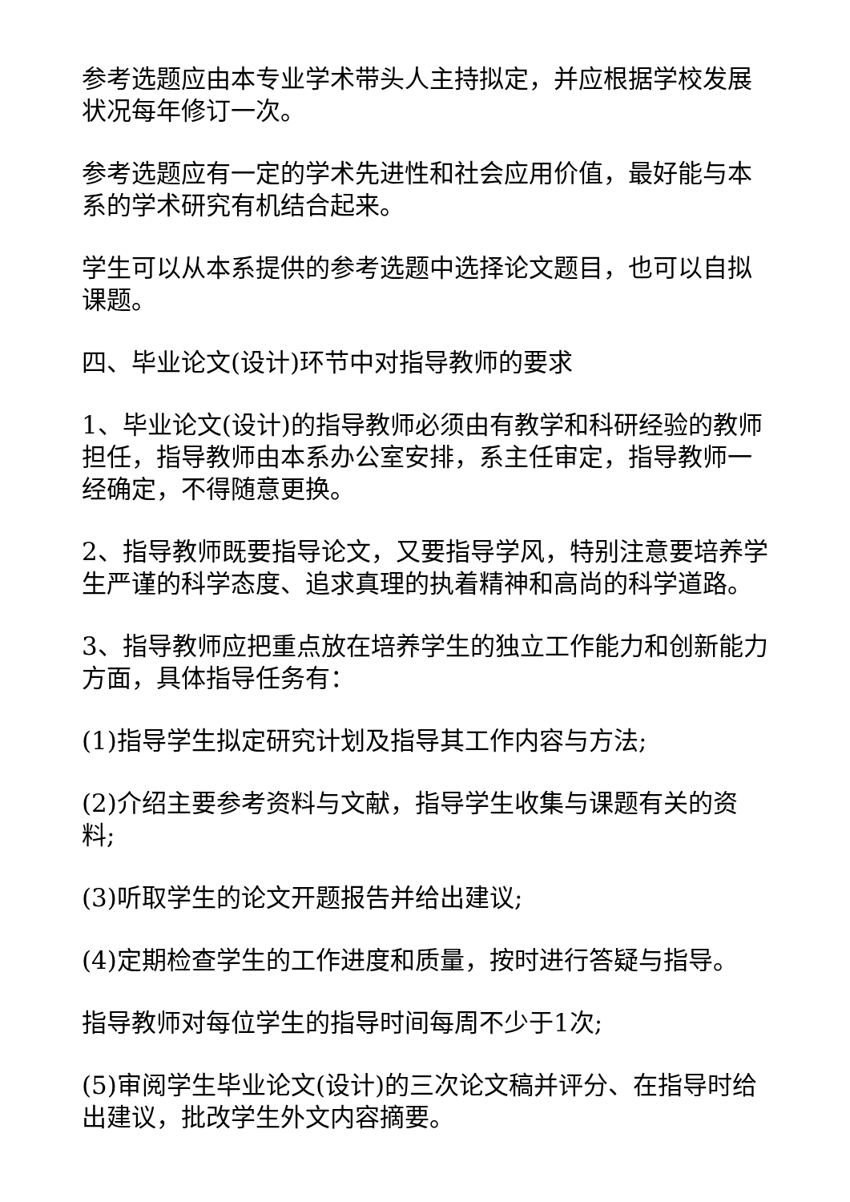参考选题应由本专业学术带头人主持拟定，并应根据学校发展状况每年修订一次。
参考选题应有一定的学术先进性和社会应用价值，最好能与本系的学术研究有机结合起来。
学生可以从本系提供的参考选题中选择论文题目，也可以自拟课题。
四、毕业论文(设计)环节中对指导教师的要求
1、毕业论文(设计)的指导教师必须由有教学和科研经验的教师担任，指导教师由本系办公室安排，系主任审定，指导教师一经确定，不得随意更换。
2、指导教师既要指导论文，又要指导学风，特别注意要培养学生严谨的科学态度、追求真理的执着精神和高尚的科学道路。
3、指导教师应把重点放在培养学生的独立工作能力和创新能力方面，具体指导任务有：
(1)指导学生拟定研究计划及指导其工作内容与方法;
(2)介绍主要参考资料与文献，指导学生收集与课题有关的资料;
(3)听取学生的论文开题报告并给出建议;
(4)定期检查学生的工作进度和质量，按时进行答疑与指导。
指导教师对每位学生的指导时间每周不少于1次;
(5)审阅学生毕业论文(设计)的三次论文稿并评分、在指导时给出建议，批改学生外文内容摘要。